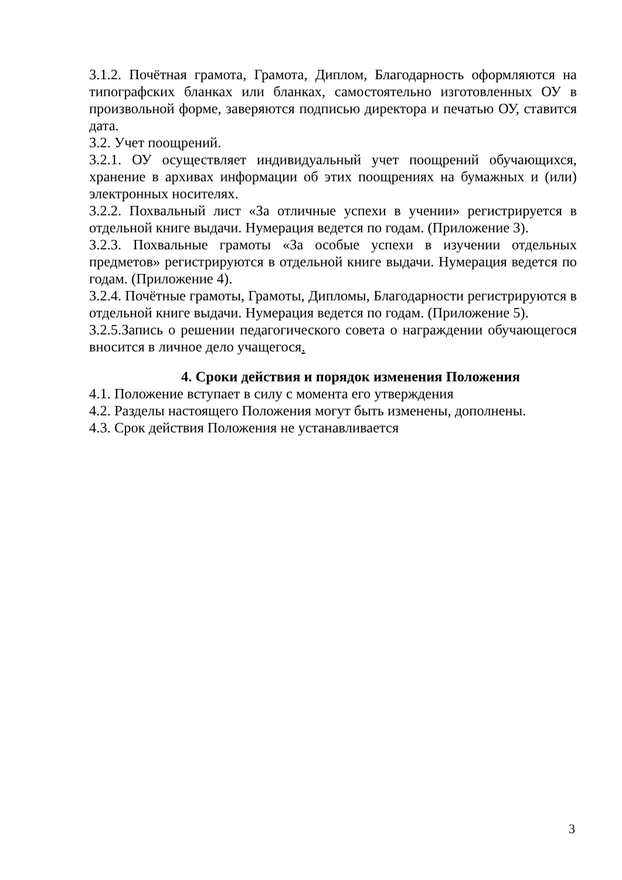3.1.2. Почётная грамота, Грамота, Диплом, Благодарность оформляются на типографских бланках или бланках, самостоятельно изготовленных ОУ в произвольной форме, заверяются подписью директора и печатью ОУ, ставится дата.
3.2. Учет поощрений.
3.2.1. ОУ осуществляет индивидуальный учет поощрений обучающихся, хранение в архивах информации об этих поощрениях на бумажных и (или) электронных носителях.
3.2.2. Похвальный лист «За отличные успехи в учении» регистрируется в отдельной книге выдачи. Нумерация ведется по годам. (Приложение 3).
3.2.3. Похвальные грамоты «За особые успехи в изучении отдельных предметов» регистрируются в отдельной книге выдачи. Нумерация ведется по годам. (Приложение 4).
3.2.4. Почётные грамоты, Грамоты, Дипломы, Благодарности регистрируются в отдельной книге выдачи. Нумерация ведется по годам. (Приложение 5).
3.2.5.Запись о решении педагогического совета о награждении обучающегося вносится в личное дело учащегося.
4. Сроки действия и порядок изменения Положения
4.1. Положение вступает в силу с момента его утверждения
4.2. Разделы настоящего Положения могут быть изменены, дополнены.
4.3. Срок действия Положения не устанавливается
3